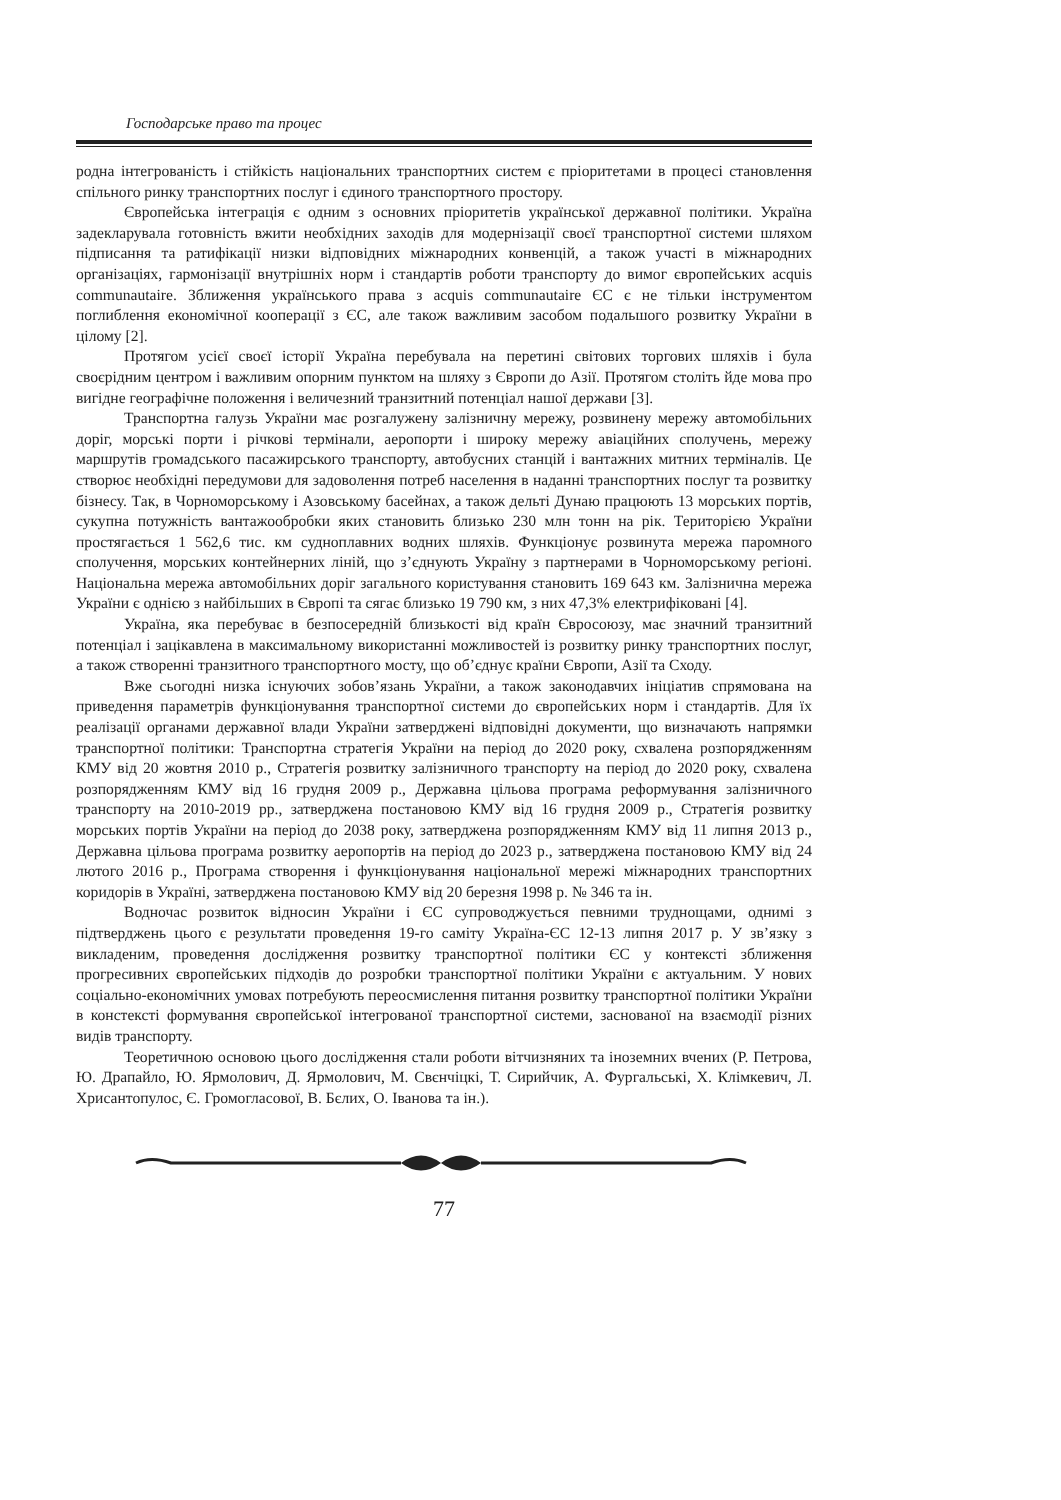Господарське право та процес
родна інтегрованість і стійкість національних транспортних систем є пріоритетами в процесі становлення спільного ринку транспортних послуг і єдиного транспортного простору.
Європейська інтеграція є одним з основних пріоритетів української державної політики. Україна задекларувала готовність вжити необхідних заходів для модернізації своєї транспортної системи шляхом підписання та ратифікації низки відповідних міжнародних конвенцій, а також участі в міжнародних організаціях, гармонізації внутрішніх норм і стандартів роботи транспорту до вимог європейських acquis communautaire. Зближення українського права з acquis communautaire ЄС є не тільки інструментом поглиблення економічної кооперації з ЄС, але також важливим засобом подальшого розвитку України в цілому [2].
Протягом усієї своєї історії Україна перебувала на перетині світових торгових шляхів і була своєрідним центром і важливим опорним пунктом на шляху з Європи до Азії. Протягом століть йде мова про вигідне географічне положення і величезний транзитний потенціал нашої держави [3].
Транспортна галузь України має розгалужену залізничну мережу, розвинену мережу автомобільних доріг, морські порти і річкові термінали, аеропорти і широку мережу авіаційних сполучень, мережу маршрутів громадського пасажирського транспорту, автобусних станцій і вантажних митних терміналів. Це створює необхідні передумови для задоволення потреб населення в наданні транспортних послуг та розвитку бізнесу. Так, в Чорноморському і Азовському басейнах, а також дельті Дунаю працюють 13 морських портів, сукупна потужність вантажообробки яких становить близько 230 млн тонн на рік. Територією України простягається 1 562,6 тис. км судноплавних водних шляхів. Функціонує розвинута мережа паромного сполучення, морських контейнерних ліній, що з’єднують Україну з партнерами в Чорноморському регіоні. Національна мережа автомобільних доріг загального користування становить 169 643 км. Залізнична мережа України є однією з найбільших в Європі та сягає близько 19 790 км, з них 47,3% електрифіковані [4].
Україна, яка перебуває в безпосередній близькості від країн Євросоюзу, має значний транзитний потенціал і зацікавлена в максимальному використанні можливостей із розвитку ринку транспортних послуг, а також створенні транзитного транспортного мосту, що об’єднує країни Європи, Азії та Сходу.
Вже сьогодні низка існуючих зобов’язань України, а також законодавчих ініціатив спрямована на приведення параметрів функціонування транспортної системи до європейських норм і стандартів. Для їх реалізації органами державної влади України затверджені відповідні документи, що визначають напрямки транспортної політики: Транспортна стратегія України на період до 2020 року, схвалена розпорядженням КМУ від 20 жовтня 2010 р., Стратегія розвитку залізничного транспорту на період до 2020 року, схвалена розпорядженням КМУ від 16 грудня 2009 р., Державна цільова програма реформування залізничного транспорту на 2010-2019 рр., затверджена постановою КМУ від 16 грудня 2009 р., Стратегія розвитку морських портів України на період до 2038 року, затверджена розпорядженням КМУ від 11 липня 2013 р., Державна цільова програма розвитку аеропортів на період до 2023 р., затверджена постановою КМУ від 24 лютого 2016 р., Програма створення і функціонування національної мережі міжнародних транспортних коридорів в Україні, затверджена постановою КМУ від 20 березня 1998 р. № 346 та ін.
Водночас розвиток відносин України і ЄС супроводжується певними труднощами, однимі з підтверджень цього є результати проведення 19-го саміту Україна-ЄС 12-13 липня 2017 р. У зв’язку з викладеним, проведення дослідження розвитку транспортної політики ЄС у контексті зближення прогресивних європейських підходів до розробки транспортної політики України є актуальним. У нових соціально-економічних умовах потребують переосмислення питання розвитку транспортної політики України в констексті формування європейської інтегрованої транспортної системи, заснованої на взаємодії різних видів транспорту.
Теоретичною основою цього дослідження стали роботи вітчизняних та іноземних вчених (Р. Петрова, Ю. Драпайло, Ю. Ярмолович, Д. Ярмолович, М. Свєнчіцкі, Т. Сирийчик, А. Фургальські, Х. Клімкевич, Л. Хрисантопулос, Є. Громогласової, В. Бєлих, О. Іванова та ін.).
77